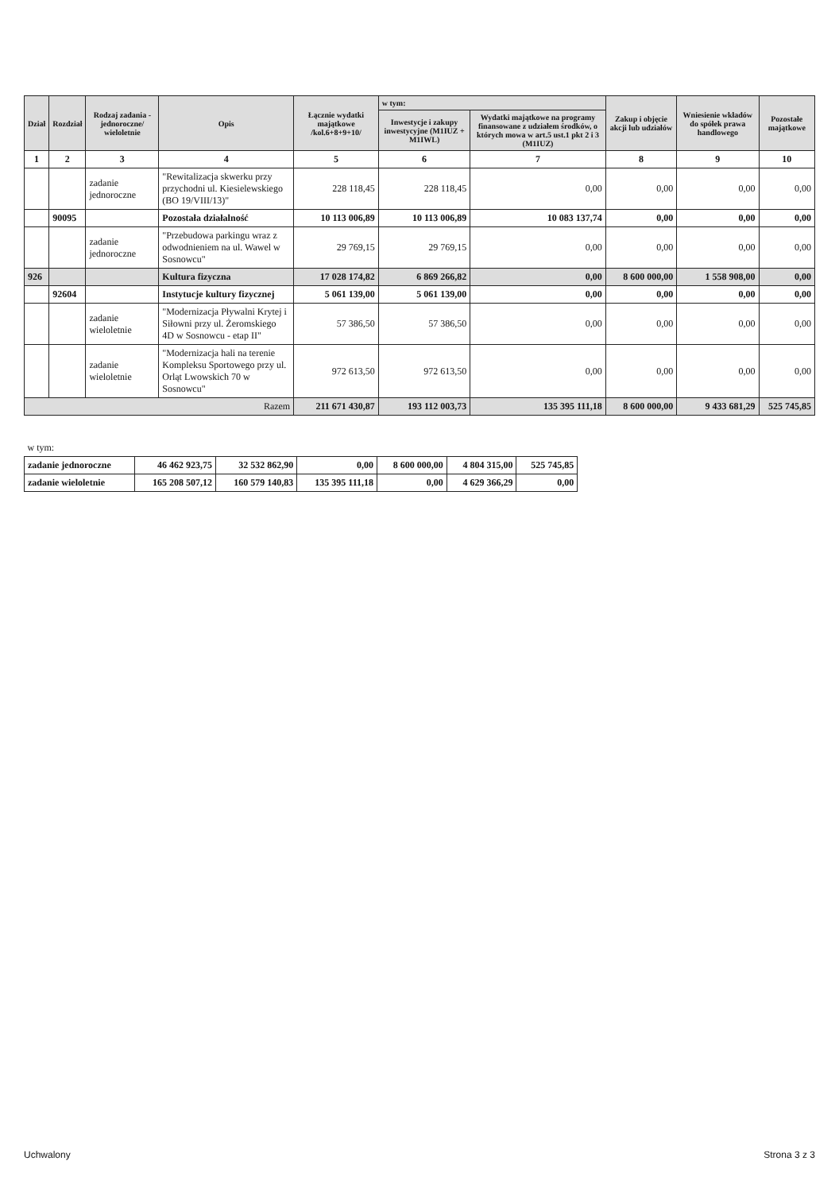| Dział | Rozdział | Rodzaj zadania -jednoroczne/ wieloletnie | Opis | Łącznie wydatki majątkowe /kol.6+8+9+10/ | w tym: | | Zakup i objęcie akcji lub udziałów | Wniesienie wkładów do spółek prawa handlowego | Pozostałe majątkowe |
| --- | --- | --- | --- | --- | --- | --- | --- | --- | --- |
| | | | | | Inwestycje i zakupy inwestycyjne (M1IUZ + M1IWL) | Wydatki majątkowe na programy finansowane z udziałem środków, o których mowa w art.5 ust.1 pkt 2 i 3 (M1IUZ) | | | |
| 1 | 2 | 3 | 4 | 5 | 6 | 7 | 8 | 9 | 10 |
| | | zadanie jednoroczne | "Rewitalizacja skwerku przy przychodni ul. Kiesielewskiego (BO 19/VIII/13)" | 228 118,45 | 228 118,45 | 0,00 | 0,00 | 0,00 | 0,00 |
| | 90095 | | Pozostała działalność | 10 113 006,89 | 10 113 006,89 | 10 083 137,74 | 0,00 | 0,00 | 0,00 |
| | | zadanie jednoroczne | "Przebudowa parkingu wraz z odwodnieniem na ul. Wawel w Sosnowcu" | 29 769,15 | 29 769,15 | 0,00 | 0,00 | 0,00 | 0,00 |
| 926 | | | Kultura fizyczna | 17 028 174,82 | 6 869 266,82 | 0,00 | 8 600 000,00 | 1 558 908,00 | 0,00 |
| | 92604 | | Instytucje kultury fizycznej | 5 061 139,00 | 5 061 139,00 | 0,00 | 0,00 | 0,00 | 0,00 |
| | | zadanie wieloletnie | "Modernizacja Pływalni Krytej i Siłowni przy ul. Żeromskiego 4D w Sosnowcu - etap II" | 57 386,50 | 57 386,50 | 0,00 | 0,00 | 0,00 | 0,00 |
| | | zadanie wieloletnie | "Modernizacja hali na terenie Kompleksu Sportowego przy ul. Orląt Lwowskich 70 w Sosnowcu" | 972 613,50 | 972 613,50 | 0,00 | 0,00 | 0,00 | 0,00 |
| Razem | | | | 211 671 430,87 | 193 112 003,73 | 135 395 111,18 | 8 600 000,00 | 9 433 681,29 | 525 745,85 |
| w tym: | | | | | | |
| zadanie jednoroczne | 46 462 923,75 | 32 532 862,90 | 0,00 | 8 600 000,00 | 4 804 315,00 | 525 745,85 |
| zadanie wieloletnie | 165 208 507,12 | 160 579 140,83 | 135 395 111,18 | 0,00 | 4 629 366,29 | 0,00 |
Uchwalony Strona 3 z 3